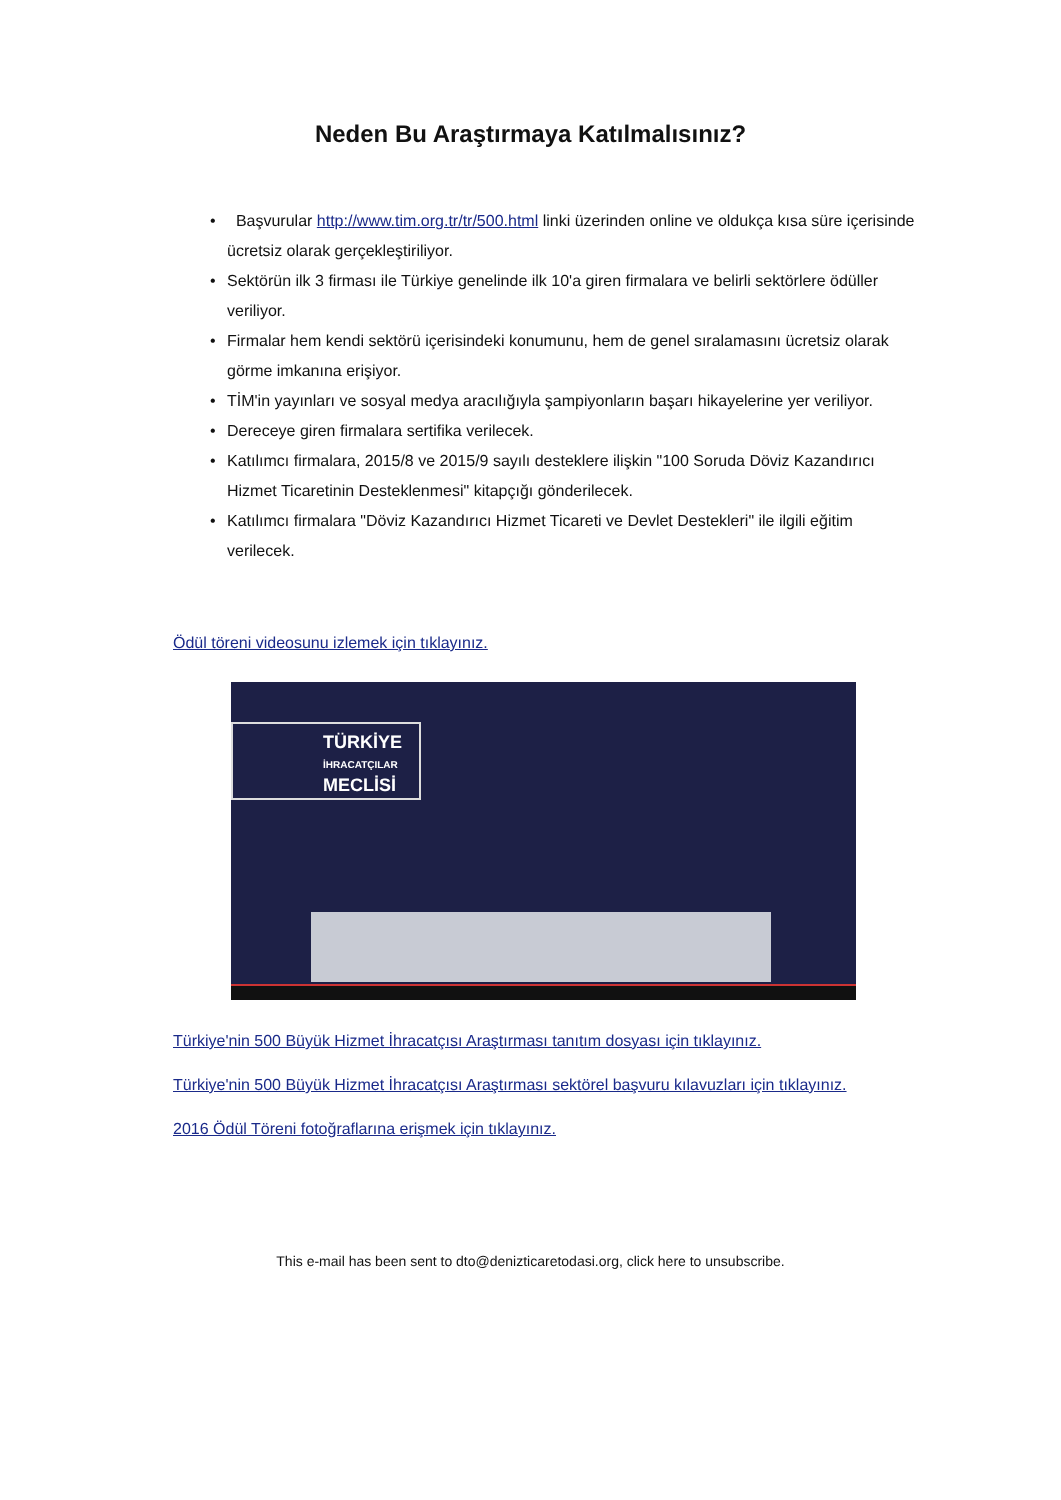Neden Bu Araştırmaya Katılmalısınız?
• Başvurular http://www.tim.org.tr/tr/500.html linki üzerinden online ve oldukça kısa süre içerisinde ücretsiz olarak gerçekleştiriliyor.
• Sektörün ilk 3 firması ile Türkiye genelinde ilk 10'a giren firmalara ve belirli sektörlere ödüller veriliyor.
• Firmalar hem kendi sektörü içerisindeki konumunu, hem de genel sıralamasını ücretsiz olarak görme imkanına erişiyor.
• TİM'in yayınları ve sosyal medya aracılığıyla şampiyonların başarı hikayelerine yer veriliyor.
• Dereceye giren firmalara sertifika verilecek.
• Katılımcı firmalara, 2015/8 ve 2015/9 sayılı desteklere ilişkin "100 Soruda Döviz Kazandırıcı Hizmet Ticaretinin Desteklenmesi" kitapçığı gönderilecek.
• Katılımcı firmalara "Döviz Kazandırıcı Hizmet Ticareti ve Devlet Destekleri" ile ilgili eğitim verilecek.
Ödül töreni videosunu izlemek için tıklayınız.
TÜRKİYE
İHRACATÇILAR
MECLİSİ
Türkiye'nin 500 Büyük Hizmet İhracatçısı Araştırması tanıtım dosyası için tıklayınız.
Türkiye'nin 500 Büyük Hizmet İhracatçısı Araştırması sektörel başvuru kılavuzları için tıklayınız.
2016 Ödül Töreni fotoğraflarına erişmek için tıklayınız.
This e-mail has been sent to dto@denizticaretodasi.org, click here to unsubscribe.